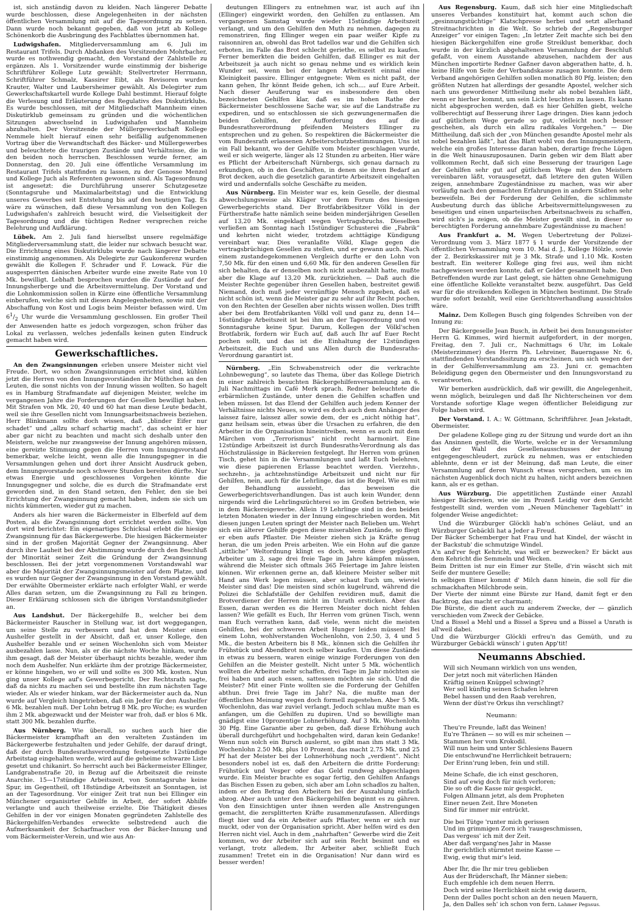ist, sich anständig davon zu kleiden. Nach längerer Debatte wurde beschlossen, diese Angelegenheiten in der nächsten öffentlichen Versammlung mit auf die Tagesordnung zu setzen. Dann wurde noch bekannt gegeben, daß von jetzt ab Kollege Schönenkorb die Ausbringung des Fachblattes übernommen hat.
Ludwigshafen. Mitgliederversammlung am 6. Juli im Restaurant Trifels. Durch Abdanken des Vorsitzenden Mohrbacher, wurde es nothwendig gemacht, den Vorstand der Zahlstelle zu ergänzen. Als 1. Vorsitzender wurde einstimmig der bisherige Schriftführer Kollege Lutz gewählt; Stellvertreter Herrmann, Schriftführer Schmalz, Kassirer Eibt, als Revisoren wurden Krauter, Walter und Laubersheimer gewählt. Als Delegirter zum Gewerkschaftskartell wurde Kollege Dahl bestimmt. Hierauf folgte die Verlesung und Erläuterung des Regulativs des Diskutirklubs. Es wurde beschlossen, mit der Mitgliedschaft Mannheim einen Diskutirklub gemeinsam zu gründen und die wöchentlichen Sitzungen abwechselnd in Ludwigshafen und Mannheim abzuhalten. Der Vorsitzende der Müllergewerkschaft Kollege Nemmele hielt hierauf einen sehr beifällig aufgenommenen Vortrag über die Verwandtschaft des Bäcker- und Müllergewerbes und beleuchtete die traurigen Zustände und Verhältnisse, die in den beiden noch herrschen. Beschlossen wurde ferner, am Donnerstag, den 20. Juli eine öffentliche Versammlung im Restaurant Trifels stattfinden zu lassen, zu der Genosse Menzel und Kollege Juch als Referenten gewonnen sind. Als Tagesordnung ist angesetzt: die Durchführung unserer Schutzgesetze (Sonntagsruhe und Maximalarbeitstag) und die Entwicklung unseres Gewerbes seit Entstehung bis auf den heutigen Tag. Es wäre zu wünschen, daß diese Versammlung von den Kollegen Ludwigshafen's zahlreich besucht wird, die Vielseitigkeit der Tagesordnung und die tüchtigen Redner versprechen reiche Belehrung und Aufklärung.
Lübek. Am 2. Juli fand hierselbst unsere regelmäßige Mitgliederversammlung statt, die leider nur schwach besucht war. Die Errichtung eines Diskutirklubs wurde nach längerer Debatte einstimmig angenommen. Als Delegirte zur Gaukonferenz wurden gewählt die Kollegen F. Schrader und F. Lowack. Für die ausgesperrten dänischen Arbeiter wurde eine zweite Rate von 10 Mk. bewilligt. Lebhaft besprochen wurden die Zustände auf der Innungsherberge und die Arbeitsvermittelung. Der Vorstand und die Lohnkommission sollen in Kürze eine öffentliche Versammlung einberufen, welche sich mit diesen Angelegenheiten, sowie mit der Abschaffung von Kost und Logis beim Meister befassen wird. Um 61/2 Uhr wurde die Versammlung geschlossen. Ein großer Theil der Anwesenden hatte es jedoch vorgezogen, schon früher das Lokal zu verlassen, welches jedenfalls keinen guten Eindruck gemacht haben wird.
Gewerkschaftliches.
An den Zwangsinnungen erleben unsere Meister nicht viel Freude. Dort, wo schon Zwangsinnungen errichtet sind, kühlen jetzt die Herren von den Innungsvorständen ihr Müthchen an den Leuten, die sonst nichts von der Innung wissen wollten. So hagelt es in Hamburg Strafmandate auf diejenigen Meister, welche im vergangenen Jahre die Forderungen der Gesellen bewilligt haben. Mit Strafen von Mk. 20, 40 und 60 hat man diese Leute bedacht, weil sie ihre Gesellen nicht vom Innungsarbeitsnachweis beziehen. Herr Blinkmann sollte doch wissen, daß „blinder Eifer nur schadet“ und „allzu scharf schartig macht“, das scheint er hier aber gar nicht zu beachten und macht sich deshalb unter den Meistern, welche nur zwangsweise der Innung angehören müssen, eine gereizte Stimmung gegen die Herren vom Innungsvorstand bemerkbar, welche leicht, wenn alle die Innungsgegner in die Versammlungen gehen und dort ihrer Ansicht Ausdruck geben, dem Innungsvorstande noch schwere Stunden bereiten dürfte. Nur etwas Energie und geschlossenes Vorgehen könnte die Innungsgegner und solche, die es durch die Strafmandate erst geworden sind, in den Stand setzen, den Fehler, den sie bei Errichtung der Zwangsinnung gemacht haben, indem sie sich um nichts kümmerten, wieder gut zu machen.
Anders als hier waren die Bäckermeister in Elberfeld auf dem Posten, als die Zwangsinnung dort errichtet werden sollte. Von dort wird berichtet: Ein eigenartiges Schicksal erlebt die hiesige Zwangsinnung für das Bäckergewerbe. Die hiesigen Bäckermeister sind in der großen Majorität Gegner der Zwangsinnung. Aber durch ihre Lauheit bei der Abstimmung wurde durch den Beschluß der Minorität seiner Zeit die Gründung der Zwangsinnung beschlossen. Bei der jetzt vorgenommenen Vorstandswahl war aber die Majorität der Zwangsinnungsmeister auf dem Platze, und es wurden nur Gegner der Zwangsinnung in den Vorstand gewählt. Der erwählte Obermeister erklärte nach erfolgter Wahl, er werde Alles daran setzen, um die Zwangsinnung zu Fall zu bringen. Dieser Erklärung schlossen sich die übrigen Vorstandsmitglieder an.
Aus Landshut. Der Bäckergehilfe B., welcher bei dem Bäckermeister Rauscher in Stellung war, ist dort weggegangen, um seine Stelle zu verbessern und hat dem Meister einen Aushelfer gestellt in der Absicht, daß er, unser Kollege, den Aushelfer bezahle und er seinen Wochenlohn sich vom Meister ausbezahlen lasse. Nun, als er die nächste Woche hinkam, wurde ihm gesagt, daß der Meister überhaupt nichts bezahle, weder ihm noch dem Aushelfer. Nun erklärte ihm der protzige Bäckermeister, er könne hingehen, wo er will und sollte es 300 Mk. kosten. Nun ging unser Kollege auf's Gewerbegericht. Der Rechtsrath sagte, daß da nichts zu machen sei und bestellte ihn zum nächsten Tage wieder. Als er wieder hinkam, war der Bäckermeister auch da. Nun wurde auf Vergleich hingetrieben, daß ein Jeder für den Aushelfer 6 Mk. bezahlen muß. Der Lohn betrug 8 Mk. pro Woche; es wurden ihm 2 Mk. abgezwackt und der Meister war froh, daß er blos 6 Mk. statt 300 Mk. bezahlen durfte.
Aus Nürnberg. Wie überall, so suchen auch hier die Bäckermeister krampfhaft an den veralteten Zuständen im Bäckergewerbe festzuhalten und jeder Gehilfe, der darauf dringt, daß der durch Bundesrathsverordnung festgesetzte 12stündige Arbeitstag eingehalten werde, wird auf die geheime schwarze Liste gesetzt und chikanirt. So herrscht auch bei Bäckermeister Ellinger, Landgrabenstraße 20, in Bezug auf die Arbeitszeit die reinste Anarchie. 15—17stündige Arbeitszeit, von Sonntagsruhe keine Spur, im Gegentheil, oft 18stündige Arbeitszeit an Sonntagen, ist an der Tagesordnung. Vor einiger Zeit trat nun bei Ellinger ein Münchener organisirter Gehilfe in Arbeit, der sofort Abhilfe verlangte und auch theilweise erzielte. Die Thätigkeit dieses Gehilfen in der vor einigen Monaten gegründeten Zahlstelle des Bäckergehilfen-Verbandes erweckte selbstredend auch die Aufmerksamkeit der Scharfmacher von der Bäcker-Innung und vom Bäckermeister-Verein, und wie aus An-
deutungen Ellingers zu entnehmen war, ist auch auf ihn (Ellinger) eingewirkt worden, den Gehilfen zu entlassen. Am vergangenen Samstag wurde wieder 15stündige Arbeitszeit verlangt, und um den Gehilfen den Muth zu nehmen, dagegen zu remonstriren, fing Ellinger wegen ein paar weißer Kipfe zu raisonniren an, obwohl das Brot tadellos war und die Gehilfen sich erboten, im Falle das Brot schlecht geriethe, es selbst zu kaufen. Ferner bemerkten die beiden Gehilfen, daß Ellinger es mit der Arbeitszeit ja auch nicht so genau nehme und es wirklich kein Wunder sei, wenn bei der langen Arbeitszeit einmal eine Kleinigkeit passire. Ellinger entgegnete: Wem es nicht paßt, der kann gehen, Ihr könnt Beide gehen, ich sch.... auf Eure Arbeit. Nach dieser Aeußerung war es insbesondere den oben bezeichneten Gehilfen klar, daß es im hohen Rathe der Bäckermeister beschlossene Sache war, sie auf die Landstraße zu expediren, und so entschlossen sie sich gezwungenermaßen die beiden Gehilfen, der Aufforderung des auf die Bundesrathsverordnung pfeifenden Meisters Ellinger zu entsprechen und zu gehen. So respektiren die Bäckermeister die vom Bundesrath erlassenen Arbeiterschutzbestimmungen. Uns ist ein Fall bekannt, wo der Gehilfe vom Meister geschlagen wurde, weil er sich weigerte, länger als 12 Stunden zu arbeiten. Hier wäre es Pflicht der Arbeiterschaft Nürnbergs, sich genau darnach zu erkundigen, ob in den Geschäften, in denen sie ihren Bedarf an Brot decken, auch die gesetzlich garantirte Arbeitszeit eingehalten wird und andernfalls solche Geschäfte zu meiden.
Aus Nürnberg. Ein Meister war es, kein Geselle, der diesmal abwechslungsweise als Kläger vor dem Forum des hiesigen Gewerbegerichts stand. Der Brotfabrikbesitzer Völkl in der Fürtherstraße hatte nämlich seine beiden minderjährigen Gesellen auf 13,20 Mk. eingeklagt wegen Vertragsbruchs. Dieselben verließen am Sonntag nach 15stündiger Schusterei die „Fabrik“ und kehrten nicht wieder, trotzdem achttägige Kündigung vereinbart war. Dies veranlaßte Völkl, Klage gegen die vertragsbrüchigen Gesellen zu stellen, und er gewann auch. Nach einem zustandegekommenen Vergleich durfte er den Lohn von 7,50 Mk. für den einen und 6,60 Mk. für den anderen Gesellen für sich behalten, da er denselben noch nicht ausbezahlt hatte, mußte aber die Klage auf 13,20 Mk. zurückziehen. — Daß auch die Meister Rechte gegenüber ihren Gesellen haben, bestreitet gewiß Niemand, doch muß jeder vernünftige Mensch zugeben, daß es nicht schön ist, wenn die Meister gar zu sehr auf ihr Recht pochen, von den Rechten der Gesellen aber nichts wissen wollen. Dies trifft aber bei dem Brotfabrikanten Völkl voll und ganz zu, denn 14—16stündige Arbeitszeit ist bei ihm an der Tagesordnung und von Sonntagsruhe keine Spur. Darum, Kollegen der Völkl'schen Brotfabrik, fordern wir Euch auf, daß auch Ihr auf Euer Recht pochen sollt, und das ist die Einhaltung der 12stündigen Arbeitszeit, die Euch und uns Allen durch die Bundesraths-Verordnung garantirt ist.
Nürnberg. „Ein Schwabenstreich oder die verkrachte Lohnbewegung“, so lautete das Thema, über das Kollege Dietrich in einer zahlreich besuchten Bäckergehilfenversammlung am 6. Juli Nachmittags im Café Merk sprach. Redner beleuchtete die erbärmlichen Zustände, unter denen die Gehilfen schaffen und leben müssen. Ist das Elend der Gehilfen auch jedem Kenner der Verhältnisse nichts Neues, so wird es doch auch dem Anhänger des laissez faire, laissez aller sowie dem, der es „nicht nöthig hat“, ganz heilsam sein, etwas über die Ursachen zu erfahren, die den Arbeiter in die Organisation hineintreiben, wenn es auch mit dem Märchen vom „Terrorismus“ nicht recht harmonirt. Eine 12stündige Arbeitszeit ist durch Bundesraths-Verordnung als das Höchstzulässige in Bäckereien festgelegt. Ihr Herren vom grünen Tisch, gehet hin in die Versammlungen und laßt Euch belehren, wie diese papierenen Erlasse beachtet werden. Vierzehn-, sechzehn-, ja achtzehnstündige Arbeitszeit und nicht nur für Gehilfen, nein, auch für die Lehrlinge, das ist die Regel. Wie es mit der Behandlung aussieht, das beweisen die Gewerbegerichtsverhandlungen. Das ist auch kein Wunder, denn nirgends wird die Lehrlingszüchterei so im Großen betrieben, wie in dem Bäckereigewerbe. Allein 19 Lehrlinge sind in den beiden letzten Monaten wieder in der Innung eingeschrieben worden. Mit diesen jungen Leuten springt der Meister nach Belieben um. Wehrt sich ein älterer Gehilfe gegen diese miserablen Zustände, so fliegt er eben aufs Pflaster. Die Meister ziehen sich ja Kräfte genug heran, die um jeden Preis arbeiten. Wie ein Hohn auf die ganze „sittliche“ Weltordnung klingt es doch, wenn diese geplagten Arbeiter um 3, sage drei freie Tage im Jahre kämpfen müssen, während die Meister sich oftmals 365 Feiertage im Jahre leisten können. Wir erkennen gerne an, daß kleinere Meister selber mit Hand ans Werk legen müssen, aber schaut Euch um, wieviel Meister sind das! Die meisten sind schön kugelrund, während die Polizei die Schlafställe der Gehilfen revidiren muß, damit die Brotverdiener der Herren nicht im Unrath ersticken. Aber das Essen, daran werden es die Herren Meister doch nicht fehlen lassen? Wie gefällt es Euch, Ihr Herren vom grünen Tisch, wenn man Euch verrathen kann, daß viele, wenn nicht die meisten Gehilfen, bei der schweren Arbeit Hunger leiden müssen! Bei einem Lohn, wohlverstanden Wochenlohn, von 2.50, 3, 4 und 5 Mk., die besten Arbeitern bis 8 Mk., können sich die Gehilfen ihr Frühstück und Abendbrot noch selber kaufen. Um diese Zustände in etwas zu bessern, waren einige winzige Forderungen von den Gehilfen an die Meister gestellt. Nicht unter 5 Mk. wöchentlich wollten die Arbeiter mehr schaffen, drei Tage im Jahr möchten sie frei haben und auch essen, sattessen möchten sie sich. Und die Meister? Mit einer Finte wollten sie die Forderung der Gehilfen abthun. Drei freie Tage im Jahr? Na, die mußte man der öffentlichen Meinung wegen doch formell zugestehen. Aber 5 Mk. Wochenlohn, das war zuviel verlangt. Jedoch schlau mußte man es anfangen, um die Gehilfen zu dupiren. Und so bewilligte man gnädigst eine 10prozentige Lohnerhöhung. Auf 3 Mk. Wochenlohn 30 Pfg. Eine Garantie aber zu geben, daß diese Erhöhung auch überall durchgeführt und hochgehalten wird, daran kein Gedanke! Wenn nun solch ein Bursch auslernt, so gibt man ihm statt 3 Mk. Wochenlohn 2.50 Mk. plus 10 Prozent, das macht 2.75 Mk. und 25 Pf hat der Meister bei der Lohnerhöhung noch „verdient“. Nicht besonders nobel ist es, daß den Arbeitern die dritte Forderung: Frühstück und Vesper oder das Geld rundweg abgeschlagen wurde. Ein Meister brachte es sogar fertig, den Gehilfen Anfangs das Bischen Essen zu geben, sich aber am Lohn schadlos zu halten, indem er den Betrag den Arbeitern bei der Auszahlung einfach abzog. Aber auch unter den Bäckergehilfen beginnt es zu gähren. Von den Einsichtigen unter ihnen werden alle Anstrengungen gemacht, die zersplitterten Kräfte zusammenzufassen. Allerdings fliegt hier und da ein Arbeiter aufs Pflaster, wenn er sich nur muckt, oder von der Organisation spricht. Aber helfen wird es den Herren nicht viel. Auch in dem „nahrhaften“ Gewerbe wird die Zeit kommen, wo der Arbeiter sich auf sein Recht besinnt und es verlangt, trotz alledem. Ihr Arbeiter aber, schließt Euch zusammen! Tretet ein in die Organisation! Nur dann wird es besser werden!
Aus Regensburg. Kaum, daß sich hier eine Mitgliedschaft unseres Verbandes konstituirt hat, kommt auch schon die „gesinnungstüchtige“ Klatschpresse herbei und setzt allerhand Streitnachrichten in die Welt. So schrieb der „Regensburger Anzeiger“ vor einigen Tagen: „In letzter Zeit machte sich bei den hiesigen Bäckergehilfen eine große Streiklust bemerkbar, doch wurde in der kürzlich abgehaltenen Versammlung der Beschluß gefaßt, von einem Ausstande abzusehen, nachdem der aus München importirte Redner Gaßner davon abgerathen hatte, d. h. keine Hilfe von Seite der Verbandskasse zusagen konnte. Die dem Verband angehörigen Gehilfen sollen monatlich 80 Pfg. leisten; den größten Nutzen hat allerdings der gesandte Apostel, welcher sich nach uns gewordener Mittheilung mehr als nobel bezahlen läßt, wenn er hierher kommt, um sein Licht leuchten zu lassen. Es kann nicht abgesprochen werden, daß es hier Gehilfen giebt, welche vollberechtigt auf Besserung ihrer Lage dringen. Dies kann jedoch auf gütlichem Wege gerade so gut, vielleicht noch besser geschehen, als durch ein allzu radikales Vorgehen.“ — Die Mittheilung, daß sich der „von München gesandte Apostel mehr als nobel bezahlen läßt“, hat das Blatt wohl von den Innungsmeistern, welche ein großes Interesse daran haben, derartige freche Lügen in die Welt hinauszuposaunen. Darin geben wir dem Blatt aber vollkommen Recht, daß sich eine Besserung der traurigen Lage der Gehilfen sehr gut auf gütlichem Wege mit den Meistern vereinbaren läßt, vorausgesetzt, daß letztere den guten Willen zeigen, annehmbare Zugeständnisse zu machen, was wir aber vorläufig nach den gemachten Erfahrungen in andern Städten sehr bezweifeln. Bei der Forderung der Gehilfen, die schlimmste Ausbeutung durch das übliche Arbeitsvermittelungswesen zu beseitigen und einen unparteiischen Arbeitsnachweis zu schaffen, wird sich's ja zeigen, ob die Meister gewillt sind, in dieser so berechtigten Forderung annehmbare Zugeständnisse zu machen!
Aus Frankfurt a. M. Wegen Uebertretung der Polizei-Verordnung vom 3. März 1877 § 1 wurde der Vorsitzende der öffentlichen Versammlung vom 10. Mai d. J., Kollege Hölzle, sowie der 2. Bezirkskassirer mit je 3 Mk. Strafe und 1.10 Mk. Kosten bestraft. Ein weiterer Kollege ging frei aus, weil ihm nicht nachgewiesen werden konnte, daß er Gelder gesammelt habe. Den Betreffenden wurde zur Last gelegt, sie hätten ohne Genehmigung eine öffentliche Kollekte veranstaltet bezw. ausgeführt. Das Geld war für die streikenden Kollegen in München bestimmt. Die Strafe wurde sofort bezahlt, weil eine Gerichtsverhandlung aussichtslos wäre.
Mainz. Dem Kollegen Busch ging folgendes Schreiben von der Innung zu:
Der Bäckergeselle Jean Busch, in Arbeit bei dem Innungsmeister Herrn G. Kimmes, wird hiermit aufgefordert, in der morgen, Freitag, den 7. Juli cr., Nachmittags 6 Uhr, im Lokale (Meisterzimmer) des Herrn Ph. Lehreiner, Bauerngasse Nr. 6, stattfindenden Vorstandssitzung zu erscheinen, um sich wegen der in der Gehilfenversammlung am 23. Juni cr. gemachten Beleidigung gegen den Obermeister und den Innungsvorstand zu verantworten.
Wir bemerken ausdrücklich, daß wir gewillt, die Angelegenheit, wenn möglich, beizulegen und daß Ihr Nichterscheinen vor dem Vorstande sofortige Klage wegen öffentlicher Beleidigung zur Folge haben wird.
Der Vorstand. I. A.: W. Göttmann, Schriftführer. Jean Jekstadt, Obermeister.
Der geladene Kollege ging zu der Sitzung und wurde dort an ihn das Ansinnen gestellt, die Worte, welche er in der Versammlung bei der Wahl des Gesellenausschusses der Innung entgegengeschleudert, zurück zu nehmen, was er entschieden ablehnte, denn er ist der Meinung, daß man Leute, die einer Versammlung auf deren Wunsch etwas versprechen, um es im nächsten Augenblick doch nicht zu halten, nicht anders bezeichnen kann, als er es gethan.
Aus Würzburg. Die appetitlichen Zustände einer Anzahl hiesiger Bäckereien, wie sie im Prozeß Leidig vor dem Gericht festgestellt sind, werden vom „Neuen Münchener Tageblatt“ in folgender Weise angedichtet:
Und die Würzburger Glöckli hab'n schönes Geläut, und an Würzburger Gebäckli hat a Jeder a Freud.
Der Bäcker Schemberger hat Frau und hat Kindel, der wäscht in der Backstub' die schmutzige Windel.
A'n and'rer fegt Kehricht, was will er bezwecken? Er bäckt aus dem Kehricht die Semmeln und Wecken.
Beim Dritten ist nur ein Eimer zur Stelle, d'rin wäscht sich mit Seife der muntere Geselle;
In selbigen Eimer kommt d' Milch dann hinein, die soll für die schmackhaften Milchbrode sein.
Der Vierte der nimmt eine Bürste zur Hand, damit fegt er den Backtrog, das macht er charmant;
Die Bürste, die dient auch zu anderem Zwecke, der — gänzlich verschieden vom Zweck der Gebäcke.
Und a Bissel a Mehl und a Bissel a Spreu und a Bissel a Unrath is all'weil dabei.
Und die Würzburger Glöckli erfreu'n das Gemüth, und zu Würzburger Gebäckli wünsch' i guten App'tit!
Neumanns Abschied.
Will sich Neumann wirklich von uns wenden,
Der jetzt noch mit väterlichen Händen
Kräftig seinen Knüppel schwingt?
Wer soll künftig seinen Schafen lehren
Bebel hassen und den Raab verehren,
Wenn der düst're Orkus ihn verschlingt?
Neumann:
Theu're Freunde, laßt das Weinen!
Eu're Thränen — so will es mir scheinen —
Stammen her vom Krokodil.
Will nun heim und unter Schlesiens Bauern
Die entschwund'ne Herrlichkeit betrauern;
Der Erinn'rung leben, fein und still.
Meine Schafe, die ich einst geschoren,
Sind auf ewig doch für mich verloren;
Die so oft die Kasse mir gespickt,
Folgen Allmann jetzt, als dem Propheten
Einer neuen Zeit. Ihre Moneten
Sind für immer mir entrückt.
Die bei Tütge 'runter mich gerissen
Und im grimmigen Zorn ich 'rausgeschmissen,
Das vergess' ich mit der Zeit.
Aber daß vergang'nes Jahr in Masse
Ihr gerichtlich stürmtet meine Kasse —
Ewig, ewig thut mir's leid.
Aber Ihr, die Ihr mir treu geblieben
Aus der Brüderschaft, Ihr Männer sieben:
Euch empfehle ich dem neuen Herrn.
Doch wird seine Herrlichkeit nicht ewig dauern,
Denn der Dalles pocht schon an den neuen Mauern,
Ja, den Dalles seh' ich schon von fern. Lahmer Pegasus.